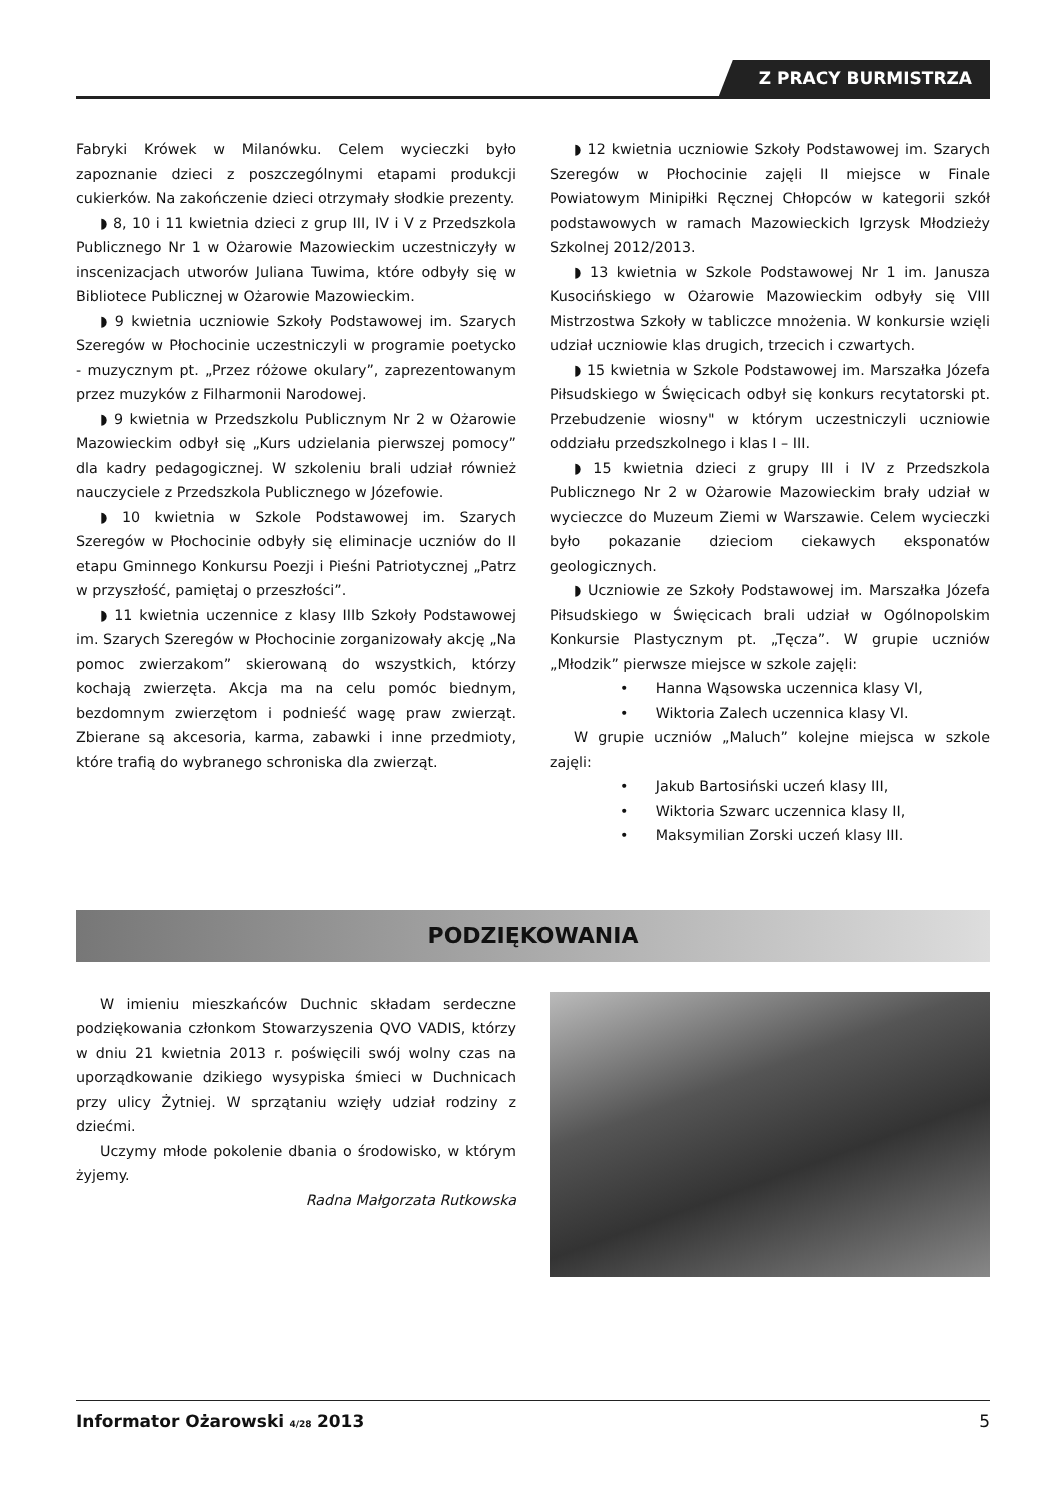Z PRACY BURMISTRZA
Fabryki Krówek w Milanówku. Celem wycieczki było zapoznanie dzieci z poszczególnymi etapami produkcji cukierków. Na zakończenie dzieci otrzymały słodkie prezenty.
◗ 8, 10 i 11 kwietnia dzieci z grup III, IV i V z Przedszkola Publicznego Nr 1 w Ożarowie Mazowieckim uczestniczyły w inscenizacjach utworów Juliana Tuwima, które odbyły się w Bibliotece Publicznej w Ożarowie Mazowieckim.
◗ 9 kwietnia uczniowie Szkoły Podstawowej im. Szarych Szeregów w Płochocinie uczestniczyli w programie poetycko - muzycznym pt. „Przez różowe okulary”, zaprezentowanym przez muzyków z Filharmonii Narodowej.
◗ 9 kwietnia w Przedszkolu Publicznym Nr 2 w Ożarowie Mazowieckim odbył się „Kurs udzielania pierwszej pomocy” dla kadry pedagogicznej. W szkoleniu brali udział również nauczyciele z Przedszkola Publicznego w Józefowie.
◗ 10 kwietnia w Szkole Podstawowej im. Szarych Szeregów w Płochocinie odbyły się eliminacje uczniów do II etapu Gminnego Konkursu Poezji i Pieśni Patriotycznej „Patrz w przyszłość, pamiętaj o przeszłości”.
◗ 11 kwietnia uczennice z klasy IIIb Szkoły Podstawowej im. Szarych Szeregów w Płochocinie zorganizowały akcję „Na pomoc zwierzakom” skierowaną do wszystkich, którzy kochają zwierzęta. Akcja ma na celu pomóc biednym, bezdomnym zwierzętom i podnieść wagę praw zwierząt. Zbierane są akcesoria, karma, zabawki i inne przedmioty, które trafią do wybranego schroniska dla zwierząt.
◗ 12 kwietnia uczniowie Szkoły Podstawowej im. Szarych Szeregów w Płochocinie zajęli II miejsce w Finale Powiatowym Minipiłki Ręcznej Chłopców w kategorii szkół podstawowych w ramach Mazowieckich Igrzysk Młodzieży Szkolnej 2012/2013.
◗ 13 kwietnia w Szkole Podstawowej Nr 1 im. Janusza Kusocińskiego w Ożarowie Mazowieckim odbyły się VIII Mistrzostwa Szkoły w tabliczce mnożenia. W konkursie wzięli udział uczniowie klas drugich, trzecich i czwartych.
◗ 15 kwietnia w Szkole Podstawowej im. Marszałka Józefa Piłsudskiego w Święcicach odbył się konkurs recytatorski pt. Przebudzenie wiosny" w którym uczestniczyli uczniowie oddziału przedszkolnego i klas I – III.
◗ 15 kwietnia dzieci z grupy III i IV z Przedszkola Publicznego Nr 2 w Ożarowie Mazowieckim brały udział w wycieczce do Muzeum Ziemi w Warszawie. Celem wycieczki było pokazanie dzieciom ciekawych eksponatów geologicznych.
◗ Uczniowie ze Szkoły Podstawowej im. Marszałka Józefa Piłsudskiego w Święcicach brali udział w Ogólnopolskim Konkursie Plastycznym pt. „Tęcza”. W grupie uczniów „Młodzik” pierwsze miejsce w szkole zajęli:
• Hanna Wąsowska uczennica klasy VI,
• Wiktoria Zalech uczennica klasy VI.
W grupie uczniów „Maluch” kolejne miejsca w szkole zajęli:
• Jakub Bartosiński uczeń klasy III,
• Wiktoria Szwarc uczennica klasy II,
• Maksymilian Zorski uczeń klasy III.
PODZIĘKOWANIA
W imieniu mieszkańców Duchnic składam serdeczne podziękowania członkom Stowarzyszenia QVO VADIS, którzy w dniu 21 kwietnia 2013 r. poświęcili swój wolny czas na uporządkowanie dzikiego wysypiska śmieci w Duchnicach przy ulicy Żytniej. W sprzątaniu wzięły udział rodziny z dziećmi.
Uczymy młode pokolenie dbania o środowisko, w którym żyjemy.
Radna Małgorzata Rutkowska
Informator Ożarowski 4/28 2013 5